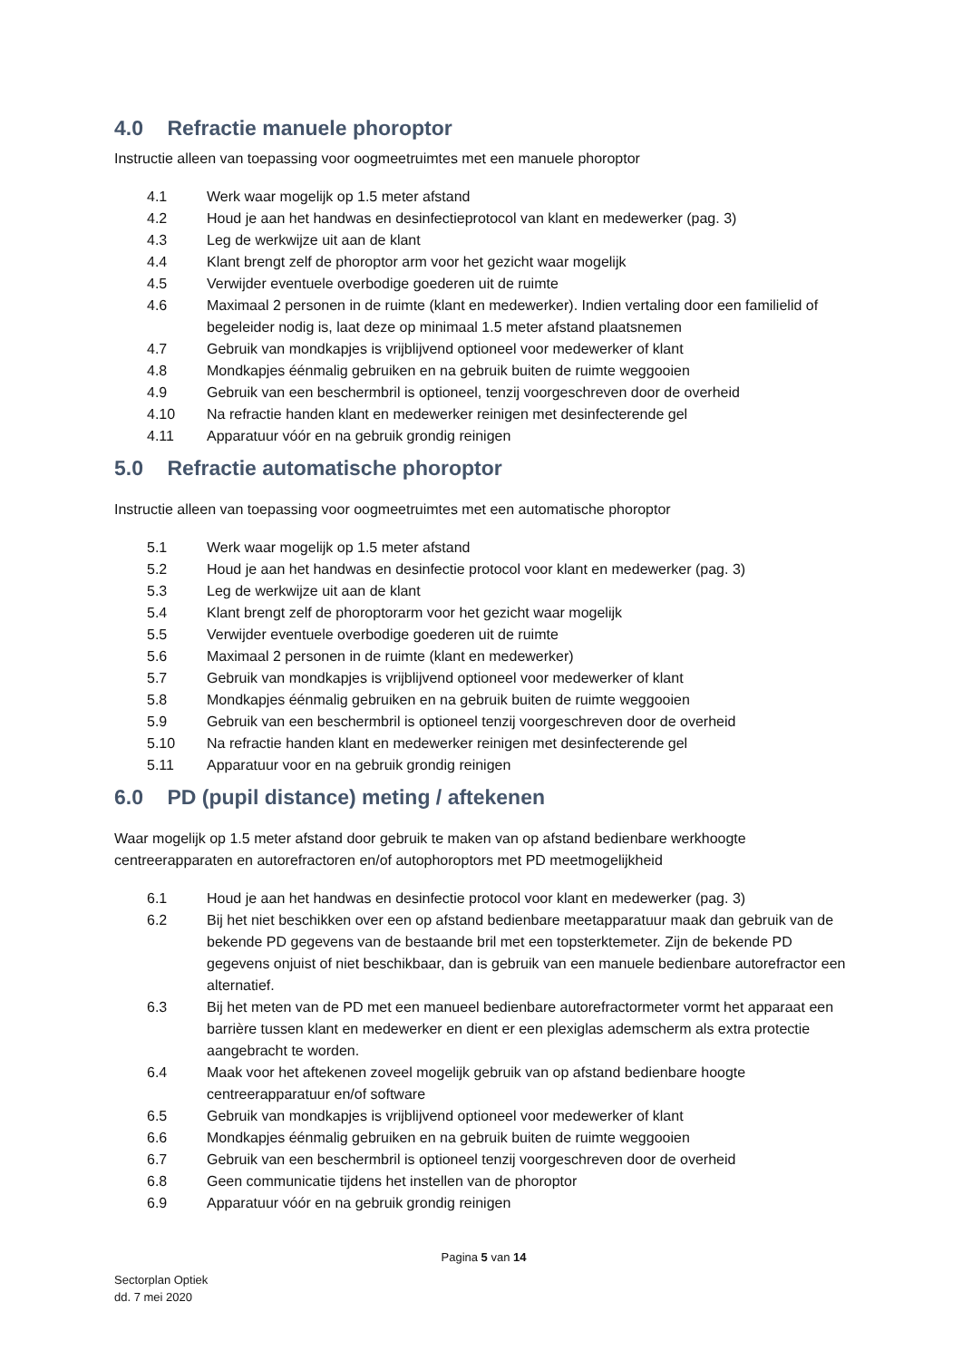4.0 Refractie manuele phoroptor
Instructie alleen van toepassing voor oogmeetruimtes met een manuele phoroptor
4.1 Werk waar mogelijk op 1.5 meter afstand
4.2 Houd je aan het handwas en desinfectieprotocol van klant en medewerker (pag. 3)
4.3 Leg de werkwijze uit aan de klant
4.4 Klant brengt zelf de phoroptor arm voor het gezicht waar mogelijk
4.5 Verwijder eventuele overbodige goederen uit de ruimte
4.6 Maximaal 2 personen in de ruimte (klant en medewerker). Indien vertaling door een familielid of begeleider nodig is, laat deze op minimaal 1.5 meter afstand plaatsnemen
4.7 Gebruik van mondkapjes is vrijblijvend optioneel voor medewerker of klant
4.8 Mondkapjes éénmalig gebruiken en na gebruik buiten de ruimte weggooien
4.9 Gebruik van een beschermbril is optioneel, tenzij voorgeschreven door de overheid
4.10 Na refractie handen klant en medewerker reinigen met desinfecterende gel
4.11 Apparatuur vóór en na gebruik grondig reinigen
5.0 Refractie automatische phoroptor
Instructie alleen van toepassing voor oogmeetruimtes met een automatische phoroptor
5.1 Werk waar mogelijk op 1.5 meter afstand
5.2 Houd je aan het handwas en desinfectie protocol voor klant en medewerker (pag. 3)
5.3 Leg de werkwijze uit aan de klant
5.4 Klant brengt zelf de phoroptorarm voor het gezicht waar mogelijk
5.5 Verwijder eventuele overbodige goederen uit de ruimte
5.6 Maximaal 2 personen in de ruimte (klant en medewerker)
5.7 Gebruik van mondkapjes is vrijblijvend optioneel voor medewerker of klant
5.8 Mondkapjes éénmalig gebruiken en na gebruik buiten de ruimte weggooien
5.9 Gebruik van een beschermbril is optioneel tenzij voorgeschreven door de overheid
5.10 Na refractie handen klant en medewerker reinigen met desinfecterende gel
5.11 Apparatuur voor en na gebruik grondig reinigen
6.0 PD (pupil distance) meting / aftekenen
Waar mogelijk op 1.5 meter afstand door gebruik te maken van op afstand bedienbare werkhoogte centreerapparaten en autorefractoren en/of autophoroptors met PD meetmogelijkheid
6.1 Houd je aan het handwas en desinfectie protocol voor klant en medewerker (pag. 3)
6.2 Bij het niet beschikken over een op afstand bedienbare meetapparatuur maak dan gebruik van de bekende PD gegevens van de bestaande bril met een topsterktemeter. Zijn de bekende PD gegevens onjuist of niet beschikbaar, dan is gebruik van een manuele bedienbare autorefractor een alternatief.
6.3 Bij het meten van de PD met een manueel bedienbare autorefractormeter vormt het apparaat een barrière tussen klant en medewerker en dient er een plexiglas ademscherm als extra protectie aangebracht te worden.
6.4 Maak voor het aftekenen zoveel mogelijk gebruik van op afstand bedienbare hoogte centreerapparatuur en/of software
6.5 Gebruik van mondkapjes is vrijblijvend optioneel voor medewerker of klant
6.6 Mondkapjes éénmalig gebruiken en na gebruik buiten de ruimte weggooien
6.7 Gebruik van een beschermbril is optioneel tenzij voorgeschreven door de overheid
6.8 Geen communicatie tijdens het instellen van de phoroptor
6.9 Apparatuur vóór en na gebruik grondig reinigen
Pagina 5 van 14
Sectorplan Optiek
dd. 7 mei 2020